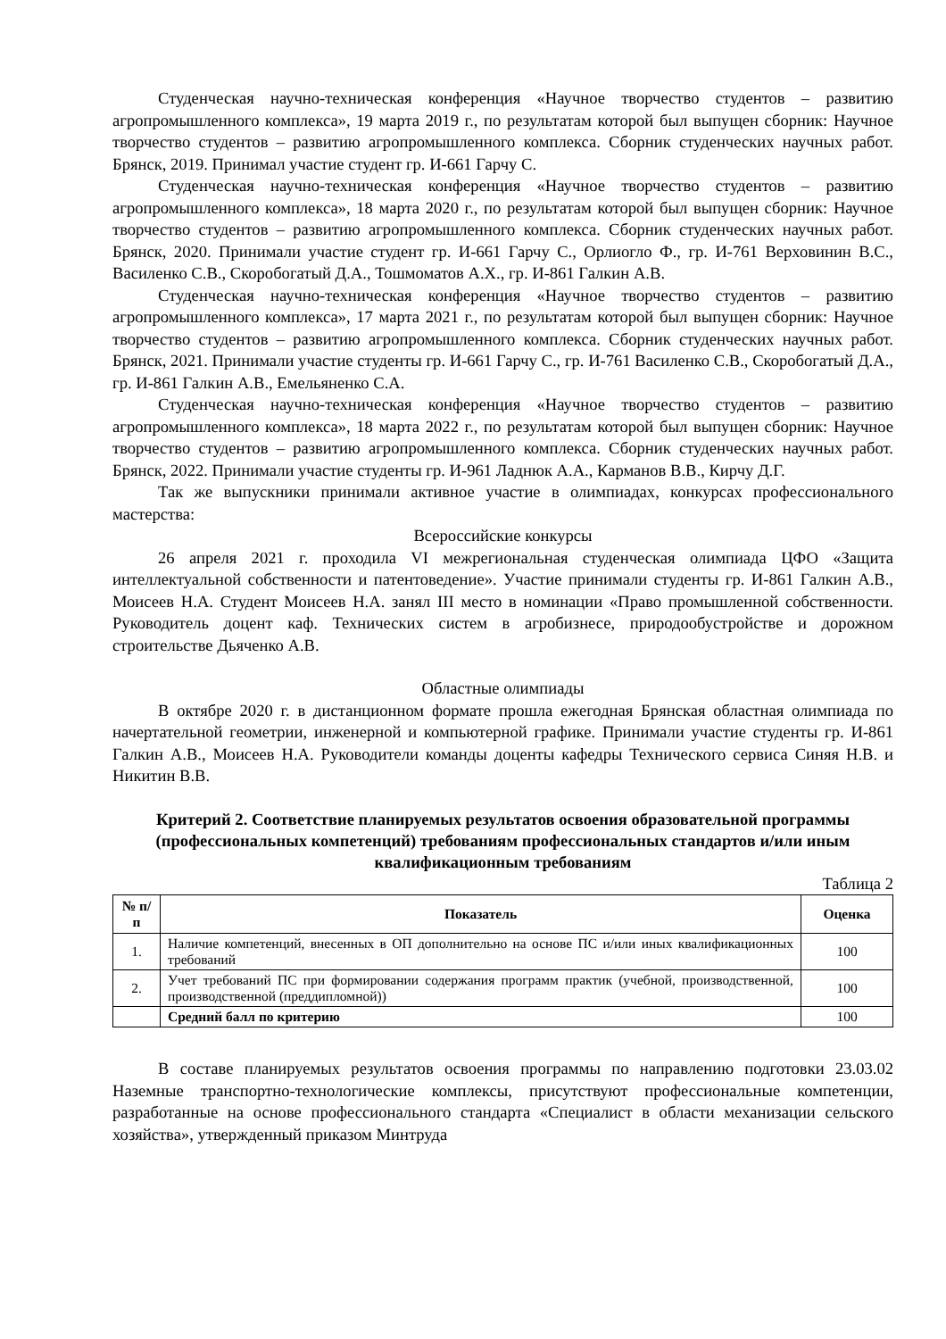Студенческая научно-техническая конференция «Научное творчество студентов – развитию агропромышленного комплекса», 19 марта 2019 г., по результатам которой был выпущен сборник: Научное творчество студентов – развитию агропромышленного комплекса. Сборник студенческих научных работ. Брянск, 2019. Принимал участие студент гр. И-661 Гарчу С.
Студенческая научно-техническая конференция «Научное творчество студентов – развитию агропромышленного комплекса», 18 марта 2020 г., по результатам которой был выпущен сборник: Научное творчество студентов – развитию агропромышленного комплекса. Сборник студенческих научных работ. Брянск, 2020. Принимали участие студент гр. И-661 Гарчу С., Орлиогло Ф., гр. И-761 Верховинин В.С., Василенко С.В., Скоробогатый Д.А., Тошмоматов А.Х., гр. И-861 Галкин А.В.
Студенческая научно-техническая конференция «Научное творчество студентов – развитию агропромышленного комплекса», 17 марта 2021 г., по результатам которой был выпущен сборник: Научное творчество студентов – развитию агропромышленного комплекса. Сборник студенческих научных работ. Брянск, 2021. Принимали участие студенты гр. И-661 Гарчу С., гр. И-761 Василенко С.В., Скоробогатый Д.А., гр. И-861 Галкин А.В., Емельяненко С.А.
Студенческая научно-техническая конференция «Научное творчество студентов – развитию агропромышленного комплекса», 18 марта 2022 г., по результатам которой был выпущен сборник: Научное творчество студентов – развитию агропромышленного комплекса. Сборник студенческих научных работ. Брянск, 2022. Принимали участие студенты гр. И-961 Ладнюк А.А., Карманов В.В., Кирчу Д.Г.
Так же выпускники принимали активное участие в олимпиадах, конкурсах профессионального мастерства:
Всероссийские конкурсы
26 апреля 2021 г. проходила VI межрегиональная студенческая олимпиада ЦФО «Защита интеллектуальной собственности и патентоведение». Участие принимали студенты гр. И-861 Галкин А.В., Моисеев Н.А. Студент Моисеев Н.А. занял III место в номинации «Право промышленной собственности. Руководитель доцент каф. Технических систем в агробизнесе, природообустройстве и дорожном строительстве Дьяченко А.В.
Областные олимпиады
В октябре 2020 г. в дистанционном формате прошла ежегодная Брянская областная олимпиада по начертательной геометрии, инженерной и компьютерной графике. Принимали участие студенты гр. И-861 Галкин А.В., Моисеев Н.А. Руководители команды доценты кафедры Технического сервиса Синяя Н.В. и Никитин В.В.
Критерий 2. Соответствие планируемых результатов освоения образовательной программы (профессиональных компетенций) требованиям профессиональных стандартов и/или иным квалификационным требованиям
Таблица 2
| № п/п | Показатель | Оценка |
| --- | --- | --- |
| 1. | Наличие компетенций, внесенных в ОП дополнительно на основе ПС и/или иных квалификационных требований | 100 |
| 2. | Учет требований ПС при формировании содержания программ практик (учебной, производственной, производственной (преддипломной)) | 100 |
| | Средний балл по критерию | 100 |
В составе планируемых результатов освоения программы по направлению подготовки 23.03.02 Наземные транспортно-технологические комплексы, присутствуют профессиональные компетенции, разработанные на основе профессионального стандарта «Специалист в области механизации сельского хозяйства», утвержденный приказом Минтруда